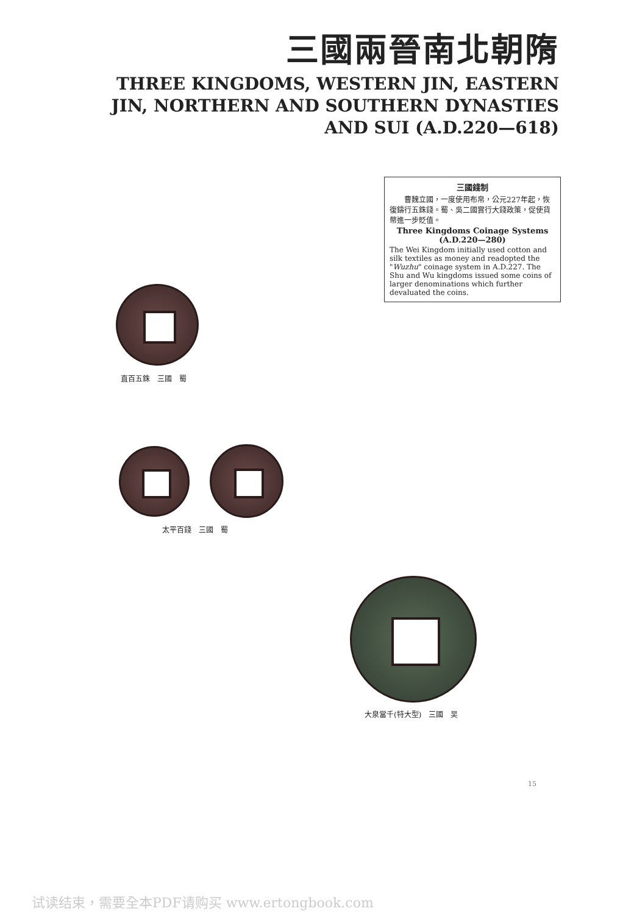三國兩晉南北朝隋
THREE KINGDOMS, WESTERN JIN, EASTERN JIN, NORTHERN AND SOUTHERN DYNASTIES AND SUI (A.D.220—618)
三國錢制
　　曹魏立國，一度使用布帛，公元227年起，恢復鑄行五銖錢。蜀、吳二國實行大錢政策，促使貨幣進一步貶值。
Three Kingdoms Coinage Systems
(A.D.220—280)
The Wei Kingdom initially used cotton and silk textiles as money and readopted the "Wuzhu" coinage system in A.D.227. The Shu and Wu kingdoms issued some coins of larger denominations which further devaluated the coins.
直百五銖　三國　蜀
太平百錢　三國　蜀
大泉當千(特大型)　三國　吴
15
试读结束，需要全本PDF请购买 www.ertongbook.com